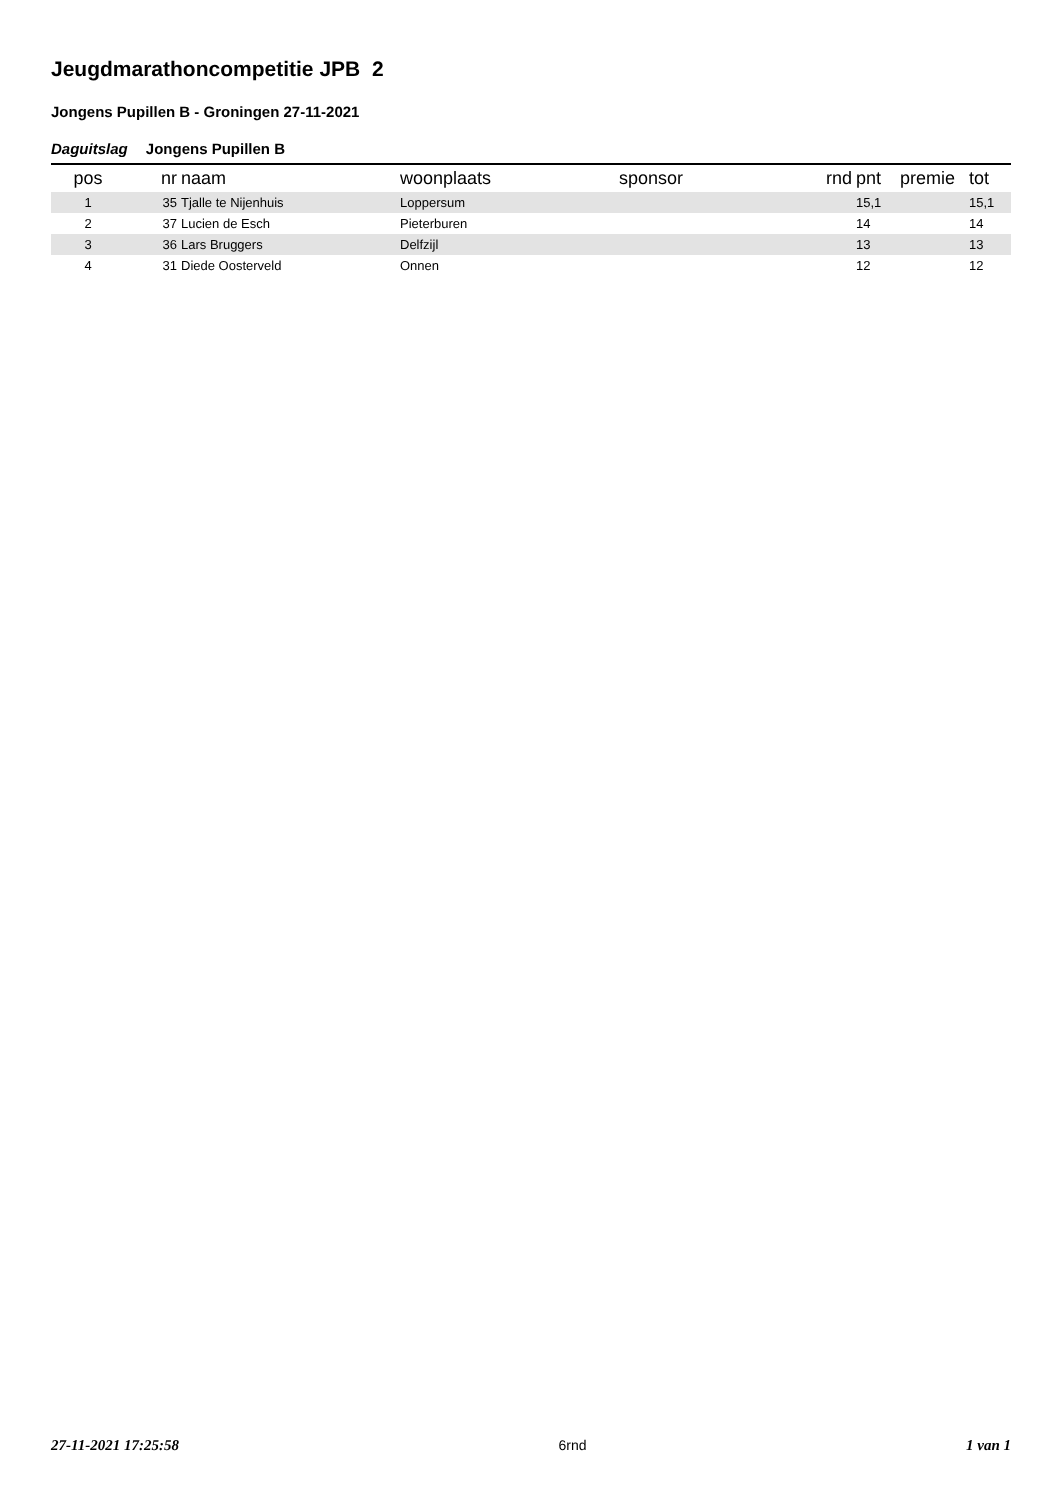Jeugdmarathoncompetitie JPB 2
Jongens Pupillen B - Groningen 27-11-2021
Daguitslag Jongens Pupillen B
| pos | nr | naam | woonplaats | sponsor | rnd | pnt | premie | tot |
| --- | --- | --- | --- | --- | --- | --- | --- | --- |
| 1 | 35 | Tjalle te Nijenhuis | Loppersum | | | 15,1 | | 15,1 |
| 2 | 37 | Lucien de Esch | Pieterburen | | | 14 | | 14 |
| 3 | 36 | Lars Bruggers | Delfzijl | | | 13 | | 13 |
| 4 | 31 | Diede Oosterveld | Onnen | | | 12 | | 12 |
27-11-2021 17:25:58 6rnd 1 van 1